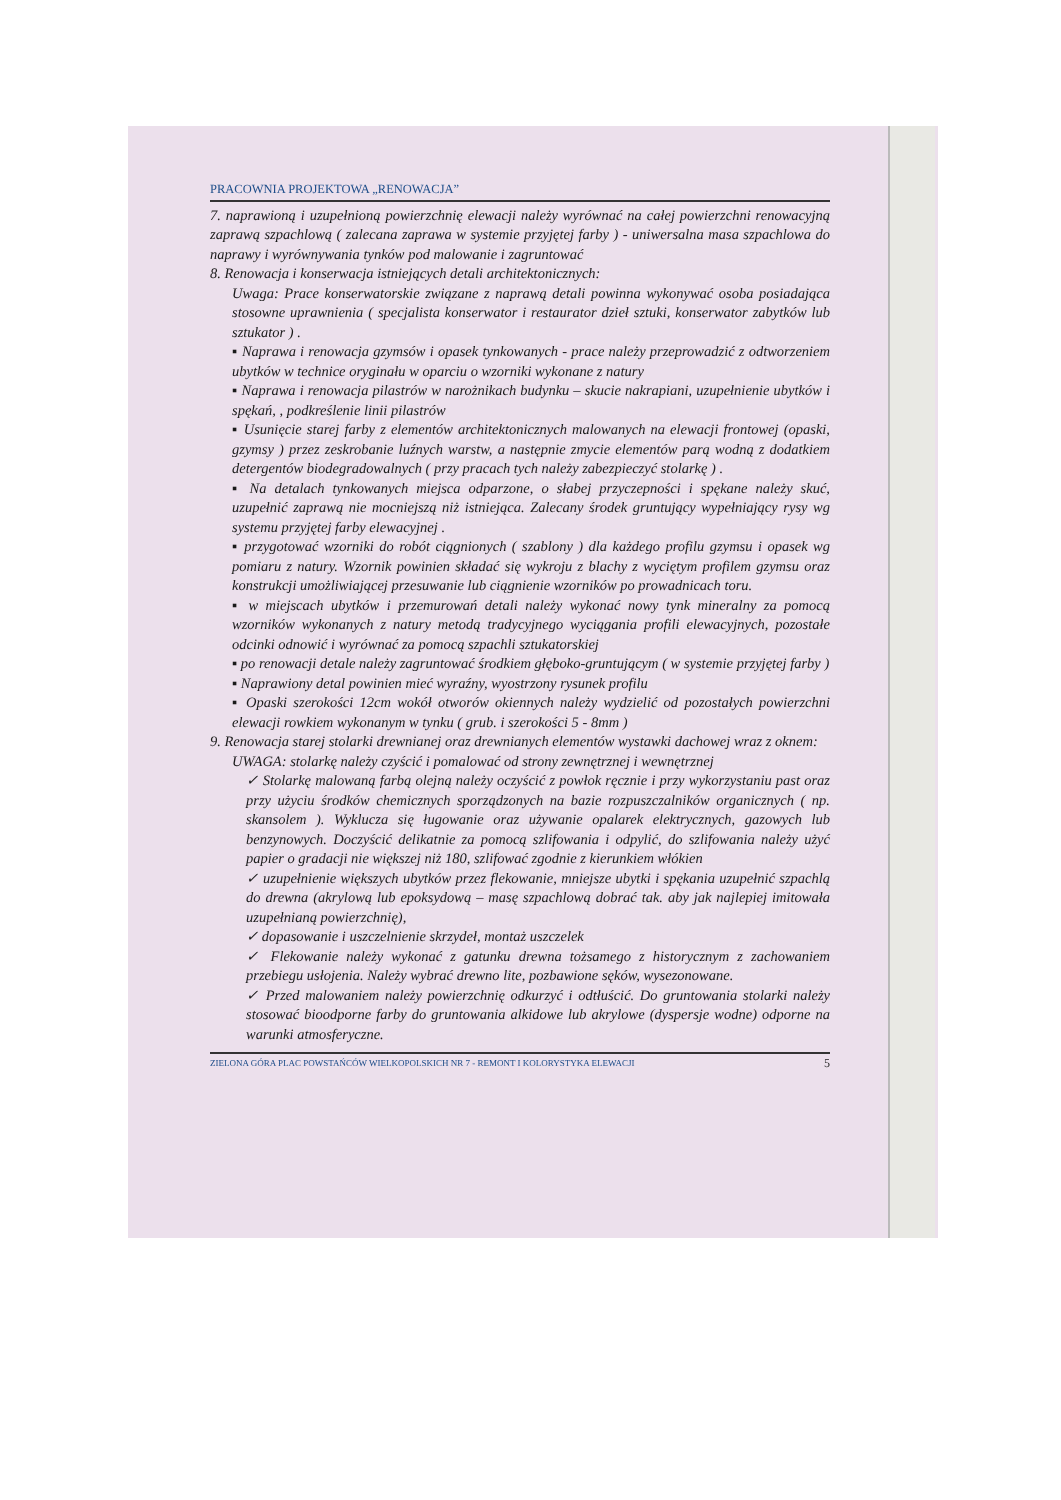PRACOWNIA PROJEKTOWA „RENOWACJA”
7. naprawioną i uzupełnioną powierzchnię elewacji należy wyrównać na całej powierzchni renowacyjną zaprawą szpachlową ( zalecana zaprawa w systemie przyjętej farby ) - uniwersalna masa szpachlowa do naprawy i wyrównywania tynków pod malowanie i zagruntować
8. Renowacja i konserwacja istniejących detali architektonicznych:
Uwaga: Prace konserwatorskie związane z naprawą detali powinna wykonywać osoba posiadająca stosowne uprawnienia ( specjalista konserwator i restaurator dzieł sztuki, konserwator zabytków lub sztukator ) .
▪ Naprawa i renowacja gzymsów i opasek tynkowanych - prace należy przeprowadzić z odtworzeniem ubytków w technice oryginału w oparciu o wzorniki wykonane z natury
▪ Naprawa i renowacja pilastrów w narożnikach budynku – skucie nakrapiani, uzupełnienie ubytków i spękań, , podkreślenie linii pilastrów
▪ Usunięcie starej farby z elementów architektonicznych malowanych na elewacji frontowej (opaski, gzymsy ) przez zeskrobanie luźnych warstw, a następnie zmycie elementów parą wodną z dodatkiem detergentów biodegradowalnych ( przy pracach tych należy zabezpieczyć stolarkę ) .
▪ Na detalach tynkowanych miejsca odparzone, o słabej przyczepności i spękane należy skuć, uzupełnić zaprawą nie mocniejszą niż istniejąca. Zalecany środek gruntujący wypełniający rysy wg systemu przyjętej farby elewacyjnej .
▪ przygotować wzorniki do robót ciągnionych ( szablony ) dla każdego profilu gzymsu i opasek wg pomiaru z natury. Wzornik powinien składać się wykroju z blachy z wyciętym profilem gzymsu oraz konstrukcji umożliwiającej przesuwanie lub ciągnienie wzorników po prowadnicach toru.
▪ w miejscach ubytków i przemurowań detali należy wykonać nowy tynk mineralny za pomocą wzorników wykonanych z natury metodą tradycyjnego wyciągania profili elewacyjnych, pozostałe odcinki odnowić i wyrównać za pomocą szpachli sztukatorskiej
▪ po renowacji detale należy zagruntować środkiem głęboko-gruntującym ( w systemie przyjętej farby )
▪ Naprawiony detal powinien mieć wyraźny, wyostrzony rysunek profilu
▪ Opaski szerokości 12cm wokół otworów okiennych należy wydzielić od pozostałych powierzchni elewacji rowkiem wykonanym w tynku ( grub. i szerokości 5 - 8mm )
9. Renowacja starej stolarki drewnianej oraz drewnianych elementów wystawki dachowej wraz z oknem:
UWAGA: stolarkę należy czyścić i pomalować od strony zewnętrznej i wewnętrznej
✓ Stolarkę malowaną farbą olejną należy oczyścić z powłok ręcznie i przy wykorzystaniu past oraz przy użyciu środków chemicznych sporządzonych na bazie rozpuszczalników organicznych ( np. skansolem ). Wyklucza się ługowanie oraz używanie opalarek elektrycznych, gazowych lub benzynowych. Doczyścić delikatnie za pomocą szlifowania i odpylić, do szlifowania należy użyć papier o gradacji nie większej niż 180, szlifować zgodnie z kierunkiem włókien
✓ uzupełnienie większych ubytków przez flekowanie, mniejsze ubytki i spękania uzupełnić szpachlą do drewna (akrylową lub epoksydową – masę szpachlową dobrać tak. aby jak najlepiej imitowała uzupełnianą powierzchnię),
✓ dopasowanie i uszczelnienie skrzydeł, montaż uszczelek
✓ Flekowanie należy wykonać z gatunku drewna tożsamego z historycznym z zachowaniem przebiegu usłojenia. Należy wybrać drewno lite, pozbawione sęków, wysezonowane.
✓ Przed malowaniem należy powierzchnię odkurzyć i odtłuścić. Do gruntowania stolarki należy stosować bioodporne farby do gruntowania alkidowe lub akrylowe (dyspersje wodne) odporne na warunki atmosferyczne.
ZIELONA GÓRA PLAC POWSTAŃCÓW WIELKOPOLSKICH NR 7 - REMONT I KOLORYSTYKA ELEWACJI 5